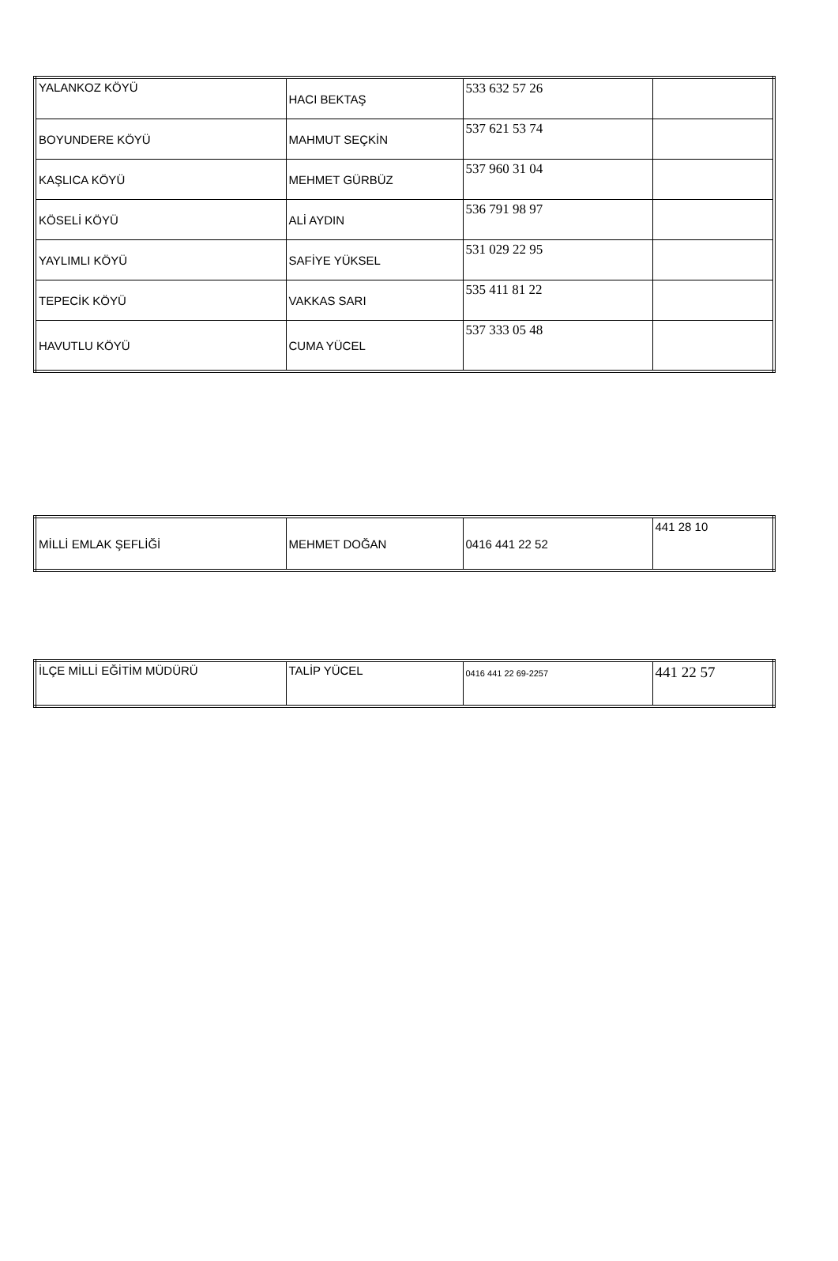| YALANKOZ KÖYÜ | HACI BEKTAŞ | 533 632 57 26 | |
| BOYUNDERE KÖYÜ | MAHMUT SEÇKİN | 537 621 53 74 | |
| KAŞLICA KÖYÜ | MEHMET GÜRBÜZ | 537 960 31 04 | |
| KÖSELİ KÖYÜ | ALİ AYDIN | 536 791 98 97 | |
| YAYLIMLI KÖYÜ | SAFİYE YÜKSEL | 531 029 22 95 | |
| TEPECİK KÖYÜ | VAKKAS SARI | 535 411 81 22 | |
| HAVUTLU KÖYÜ | CUMA YÜCEL | 537 333 05 48 | |
| MİLLİ EMLAK ŞEFLİĞİ | MEHMET DOĞAN | 0416 441 22 52 | 441 28 10 |
| İLÇE MİLLİ EĞİTİM MÜDÜRÜ | TALİP YÜCEL | 0416 441 22 69-2257 | 441 22 57 |